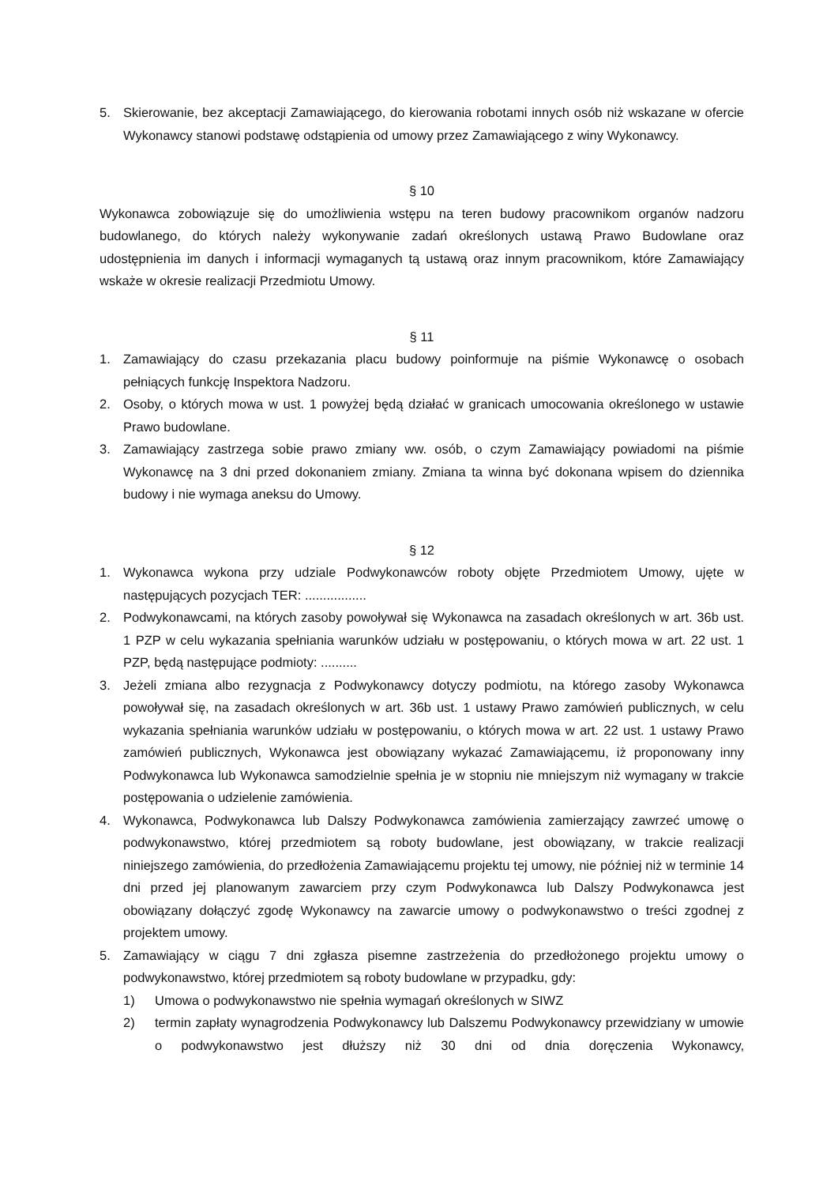5. Skierowanie, bez akceptacji Zamawiającego, do kierowania robotami innych osób niż wskazane w ofercie Wykonawcy stanowi podstawę odstąpienia od umowy przez Zamawiającego z winy Wykonawcy.
§ 10
Wykonawca zobowiązuje się do umożliwienia wstępu na teren budowy pracownikom organów nadzoru budowlanego, do których należy wykonywanie zadań określonych ustawą Prawo Budowlane oraz udostępnienia im danych i informacji wymaganych tą ustawą oraz innym pracownikom, które Zamawiający wskaże w okresie realizacji Przedmiotu Umowy.
§ 11
1. Zamawiający do czasu przekazania placu budowy poinformuje na piśmie Wykonawcę o osobach pełniących funkcję Inspektora Nadzoru.
2. Osoby, o których mowa w ust. 1 powyżej będą działać w granicach umocowania określonego w ustawie Prawo budowlane.
3. Zamawiający zastrzega sobie prawo zmiany ww. osób, o czym Zamawiający powiadomi na piśmie Wykonawcę na 3 dni przed dokonaniem zmiany. Zmiana ta winna być dokonana wpisem do dziennika budowy i nie wymaga aneksu do Umowy.
§ 12
1. Wykonawca wykona przy udziale Podwykonawców roboty objęte Przedmiotem Umowy, ujęte w następujących pozycjach TER: .................
2. Podwykonawcami, na których zasoby powoływał się Wykonawca na zasadach określonych w art. 36b ust. 1 PZP w celu wykazania spełniania warunków udziału w postępowaniu, o których mowa w art. 22 ust. 1 PZP, będą następujące podmioty: ..........
3. Jeżeli zmiana albo rezygnacja z Podwykonawcy dotyczy podmiotu, na którego zasoby Wykonawca powoływał się, na zasadach określonych w art. 36b ust. 1 ustawy Prawo zamówień publicznych, w celu wykazania spełniania warunków udziału w postępowaniu, o których mowa w art. 22 ust. 1 ustawy Prawo zamówień publicznych, Wykonawca jest obowiązany wykazać Zamawiającemu, iż proponowany inny Podwykonawca lub Wykonawca samodzielnie spełnia je w stopniu nie mniejszym niż wymagany w trakcie postępowania o udzielenie zamówienia.
4. Wykonawca, Podwykonawca lub Dalszy Podwykonawca zamówienia zamierzający zawrzeć umowę o podwykonawstwo, której przedmiotem są roboty budowlane, jest obowiązany, w trakcie realizacji niniejszego zamówienia, do przedłożenia Zamawiającemu projektu tej umowy, nie później niż w terminie 14 dni przed jej planowanym zawarciem przy czym Podwykonawca lub Dalszy Podwykonawca jest obowiązany dołączyć zgodę Wykonawcy na zawarcie umowy o podwykonawstwo o treści zgodnej z projektem umowy.
5. Zamawiający w ciągu 7 dni zgłasza pisemne zastrzeżenia do przedłożonego projektu umowy o podwykonawstwo, której przedmiotem są roboty budowlane w przypadku, gdy:
1) Umowa o podwykonawstwo nie spełnia wymagań określonych w SIWZ
2) termin zapłaty wynagrodzenia Podwykonawcy lub Dalszemu Podwykonawcy przewidziany w umowie o podwykonawstwo jest dłuższy niż 30 dni od dnia doręczenia Wykonawcy,